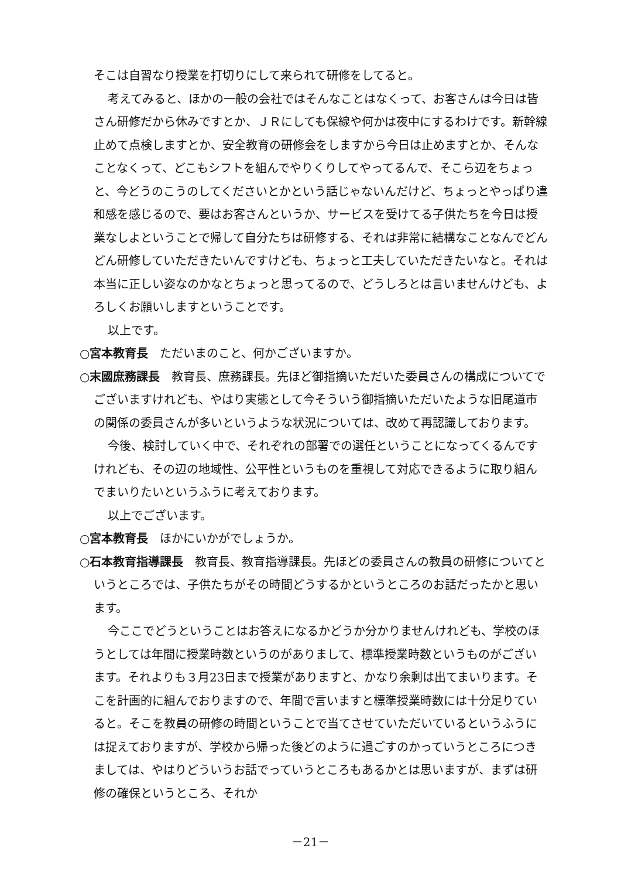そこは自習なり授業を打切りにして来られて研修をしてると。
考えてみると、ほかの一般の会社ではそんなことはなくって、お客さんは今日は皆さん研修だから休みですとか、ＪＲにしても保線や何かは夜中にするわけです。新幹線止めて点検しますとか、安全教育の研修会をしますから今日は止めますとか、そんなことなくって、どこもシフトを組んでやりくりしてやってるんで、そこら辺をちょっと、今どうのこうのしてくださいとかという話じゃないんだけど、ちょっとやっぱり違和感を感じるので、要はお客さんというか、サービスを受けてる子供たちを今日は授業なしよということで帰して自分たちは研修する、それは非常に結構なことなんでどんどん研修していただきたいんですけども、ちょっと工夫していただきたいなと。それは本当に正しい姿なのかなとちょっと思ってるので、どうしろとは言いませんけども、よろしくお願いしますということです。
以上です。
○宮本教育長　ただいまのこと、何かございますか。
○末國庶務課長　教育長、庶務課長。先ほど御指摘いただいた委員さんの構成についてでございますけれども、やはり実態として今そういう御指摘いただいたような旧尾道市の関係の委員さんが多いというような状況については、改めて再認識しております。
今後、検討していく中で、それぞれの部署での選任ということになってくるんですけれども、その辺の地域性、公平性というものを重視して対応できるように取り組んでまいりたいというふうに考えております。
以上でございます。
○宮本教育長　ほかにいかがでしょうか。
○石本教育指導課長　教育長、教育指導課長。先ほどの委員さんの教員の研修についてというところでは、子供たちがその時間どうするかというところのお話だったかと思います。
今ここでどうということはお答えになるかどうか分かりませんけれども、学校のほうとしては年間に授業時数というのがありまして、標準授業時数というものがございます。それよりも３月23日まで授業がありますと、かなり余剰は出てまいります。そこを計画的に組んでおりますので、年間で言いますと標準授業時数には十分足りていると。そこを教員の研修の時間ということで当てさせていただいているというふうには捉えておりますが、学校から帰った後どのように過ごすのかっていうところにつきましては、やはりどういうお話でっていうところもあるかとは思いますが、まずは研修の確保というところ、それか
－21－